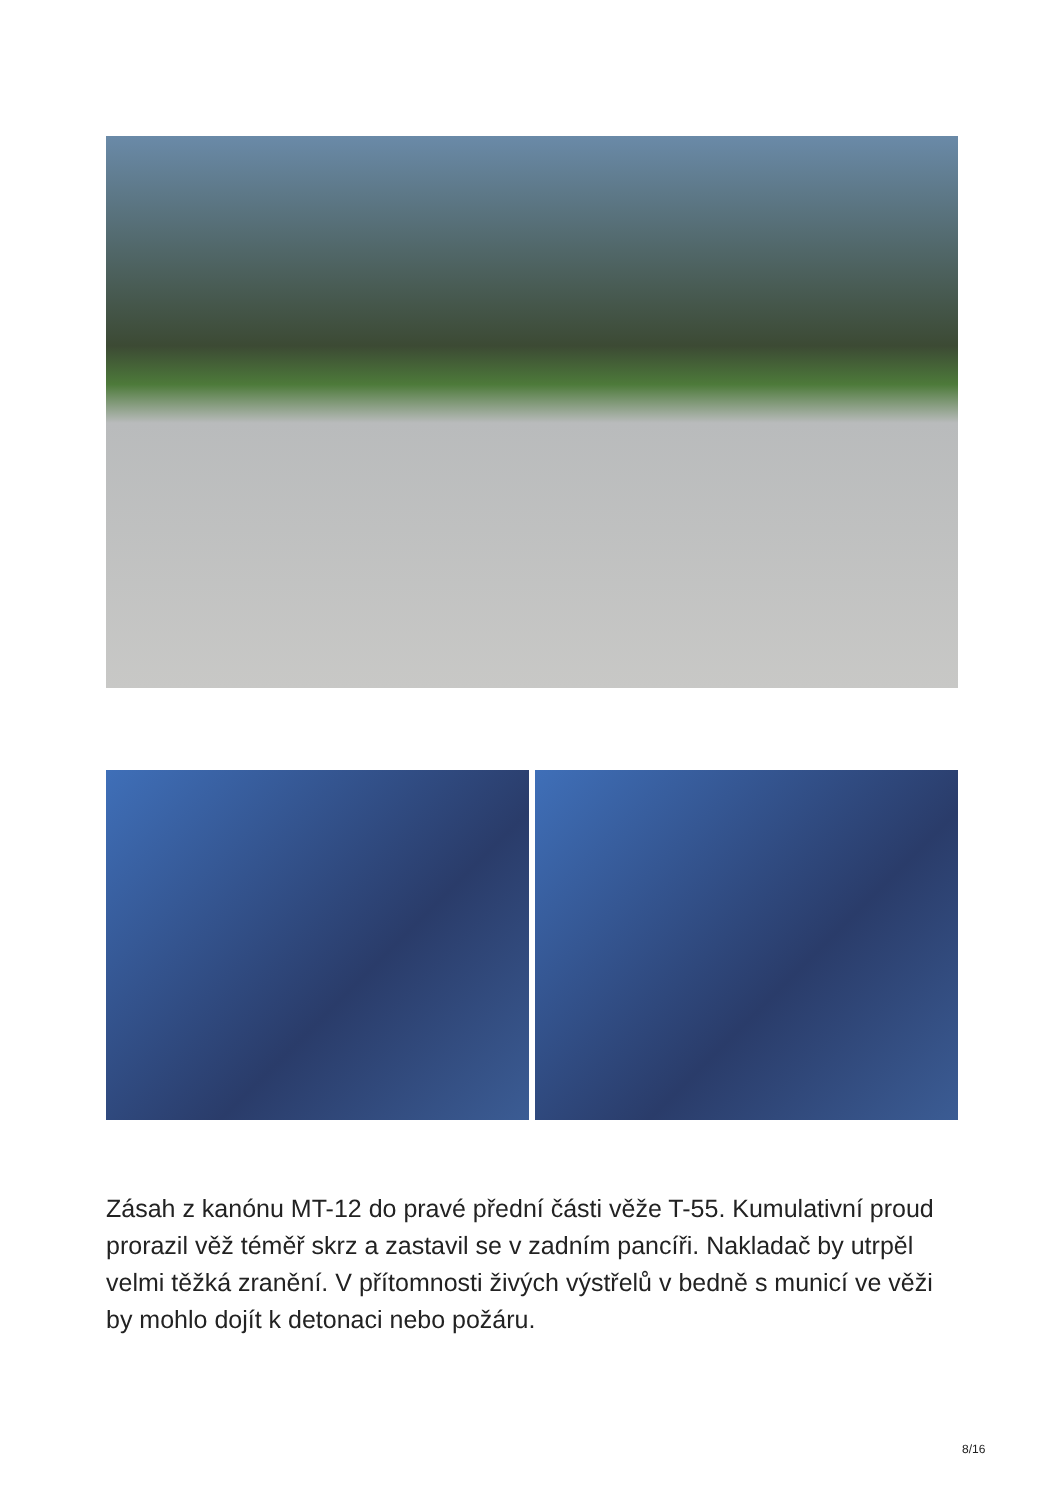Zásah z kanónu MT-12 do pravé přední části věže T-55. Kumulativní proud prorazil věž téměř skrz a zastavil se v zadním pancíři. Nakladač by utrpěl velmi těžká zranění. V přítomnosti živých výstřelů v bedně s municí ve věži by mohlo dojít k detonaci nebo požáru.
8/16